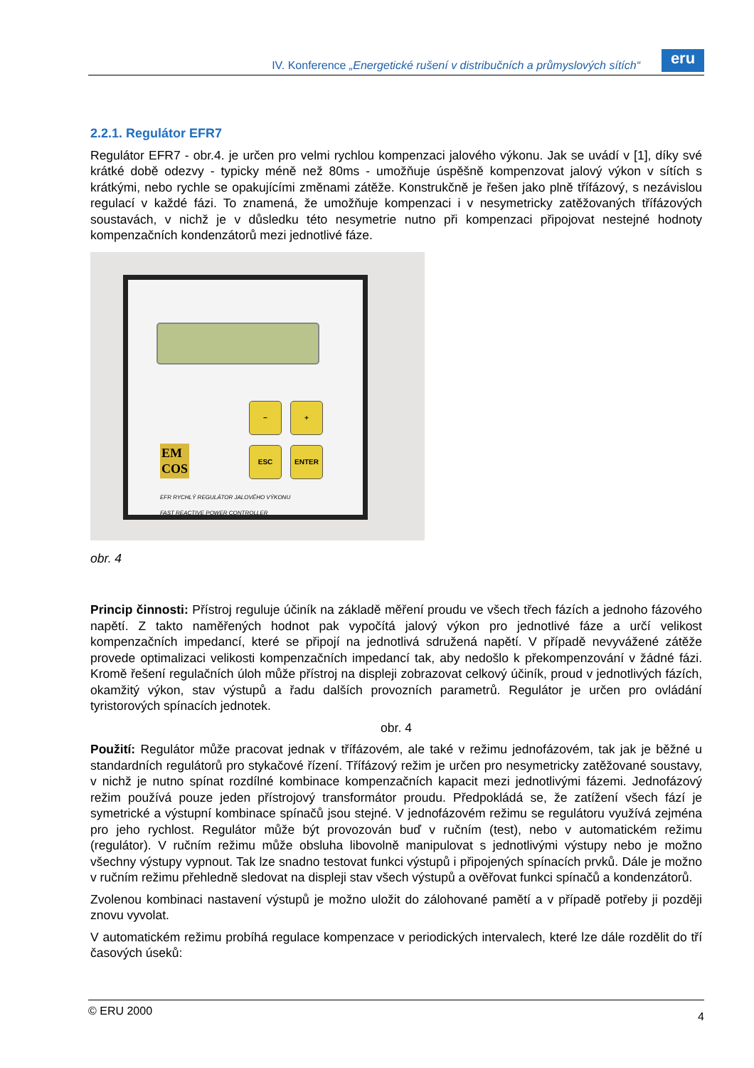IV. Konference „Energetické rušení v distribučních a průmyslových sítích“
eru
2.2.1. Regulátor EFR7
Regulátor EFR7 - obr.4. je určen pro velmi rychlou kompenzaci jalového výkonu. Jak se uvádí v [1], díky své krátké době odezvy - typicky méně než 80ms - umožňuje úspěšně kompenzovat jalový výkon v sítích s krátkými, nebo rychle se opakujícími změnami zátěže. Konstrukčně je řešen jako plně třífázový, s nezávislou regulací v každé fázi. To znamená, že umožňuje kompenzaci i v nesymetricky zatěžovaných třífázových soustavách, v nichž je v důsledku této nesymetrie nutno při kompenzaci připojovat nestejné hodnoty kompenzačních kondenzátorů mezi jednotlivé fáze.
− +
ESC ENTER
EM
COS
EFR RYCHLÝ REGULÁTOR JALOVÉHO VÝKONU
FAST REACTIVE POWER CONTROLLER
obr. 4
Princip činnosti: Přístroj reguluje účiník na základě měření proudu ve všech třech fázích a jednoho fázového napětí. Z takto naměřených hodnot pak vypočítá jalový výkon pro jednotlivé fáze a určí velikost kompenzačních impedancí, které se připojí na jednotlivá sdružená napětí. V případě nevyvážené zátěže provede optimalizaci velikosti kompenzačních impedancí tak, aby nedošlo k překompenzování v žádné fázi. Kromě řešení regulačních úloh může přístroj na displeji zobrazovat celkový účiník, proud v jednotlivých fázích, okamžitý výkon, stav výstupů a řadu dalších provozních parametrů. Regulátor je určen pro ovládání tyristorových spínacích jednotek.
obr. 4
Použití: Regulátor může pracovat jednak v třífázovém, ale také v režimu jednofázovém, tak jak je běžné u standardních regulátorů pro stykačové řízení. Třífázový režim je určen pro nesymetricky zatěžované soustavy, v nichž je nutno spínat rozdílné kombinace kompenzačních kapacit mezi jednotlivými fázemi. Jednofázový režim používá pouze jeden přístrojový transformátor proudu. Předpokládá se, že zatížení všech fází je symetrické a výstupní kombinace spínačů jsou stejné. V jednofázovém režimu se regulátoru využívá zejména pro jeho rychlost. Regulátor může být provozován buď v ručním (test), nebo v automatickém režimu (regulátor). V ručním režimu může obsluha libovolně manipulovat s jednotlivými výstupy nebo je možno všechny výstupy vypnout. Tak lze snadno testovat funkci výstupů i připojených spínacích prvků. Dále je možno v ručním režimu přehledně sledovat na displeji stav všech výstupů a ověřovat funkci spínačů a kondenzátorů.
Zvolenou kombinaci nastavení výstupů je možno uložit do zálohované pamětí a v případě potřeby ji později znovu vyvolat.
V automatickém režimu probíhá regulace kompenzace v periodických intervalech, které lze dále rozdělit do tří časových úseků:
© ERU 2000 4